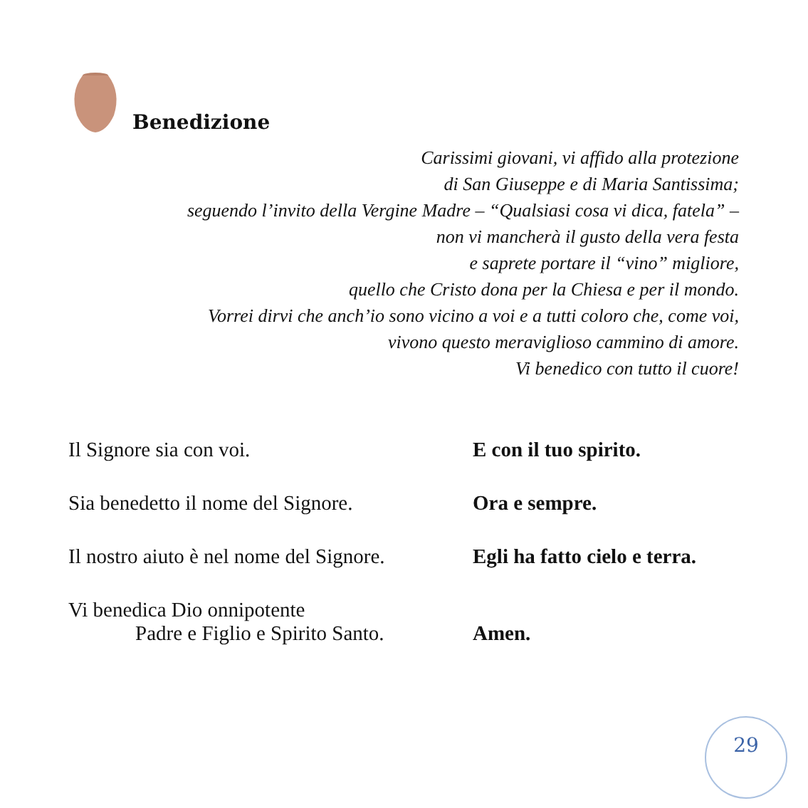Benedizione
Carissimi giovani, vi affido alla protezione
di San Giuseppe e di Maria Santissima;
seguendo l’invito della Vergine Madre – “Qualsiasi cosa vi dica, fatela” –
non vi mancherà il gusto della vera festa
e saprete portare il “vino” migliore,
quello che Cristo dona per la Chiesa e per il mondo.
Vorrei dirvi che anch’io sono vicino a voi e a tutti coloro che, come voi,
vivono questo meraviglioso cammino di amore.
Vi benedico con tutto il cuore!
Il Signore sia con voi. E con il tuo spirito.
Sia benedetto il nome del Signore.
Ora e sempre.
Il nostro aiuto è nel nome del Signore.
Egli ha fatto cielo e terra.
Vi benedica Dio onnipotente
Padre e Figlio e Spirito Santo.
Amen.
29